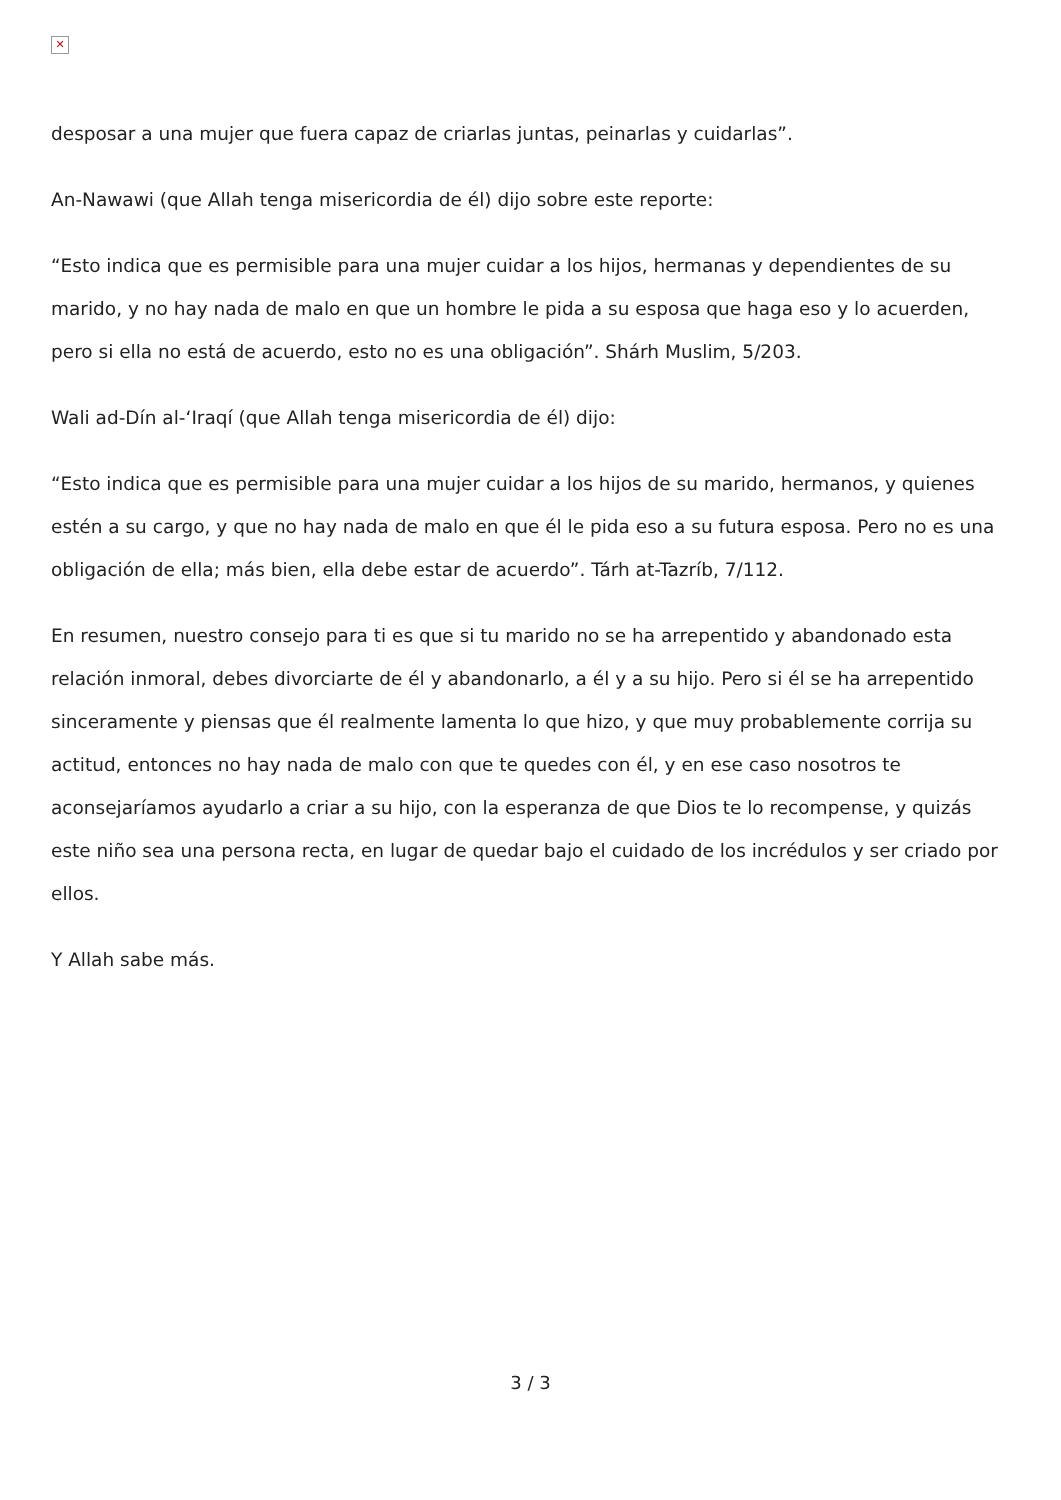✕
desposar a una mujer que fuera capaz de criarlas juntas, peinarlas y cuidarlas”.
An-Nawawi (que Allah tenga misericordia de él) dijo sobre este reporte:
“Esto indica que es permisible para una mujer cuidar a los hijos, hermanas y dependientes de su marido, y no hay nada de malo en que un hombre le pida a su esposa que haga eso y lo acuerden, pero si ella no está de acuerdo, esto no es una obligación”. Shárh Muslim, 5/203.
Wali ad-Dín al-‘Iraqí (que Allah tenga misericordia de él) dijo:
“Esto indica que es permisible para una mujer cuidar a los hijos de su marido, hermanos, y quienes estén a su cargo, y que no hay nada de malo en que él le pida eso a su futura esposa. Pero no es una obligación de ella; más bien, ella debe estar de acuerdo”. Tárh at-Tazríb, 7/112.
En resumen, nuestro consejo para ti es que si tu marido no se ha arrepentido y abandonado esta relación inmoral, debes divorciarte de él y abandonarlo, a él y a su hijo. Pero si él se ha arrepentido sinceramente y piensas que él realmente lamenta lo que hizo, y que muy probablemente corrija su actitud, entonces no hay nada de malo con que te quedes con él, y en ese caso nosotros te aconsejaríamos ayudarlo a criar a su hijo, con la esperanza de que Dios te lo recompense, y quizás este niño sea una persona recta, en lugar de quedar bajo el cuidado de los incrédulos y ser criado por ellos.
Y Allah sabe más.
3 / 3